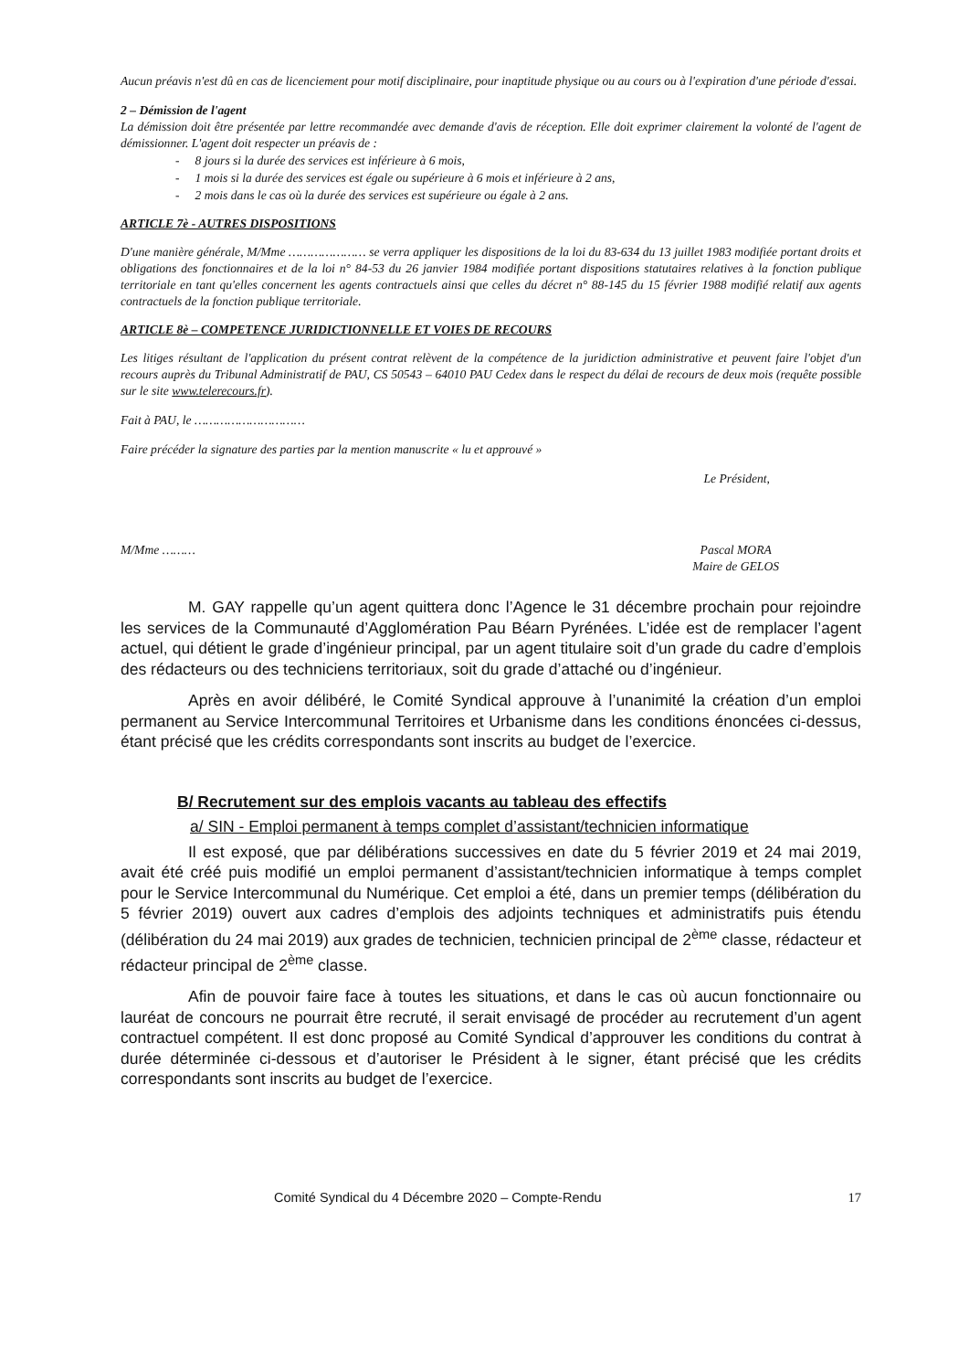Aucun préavis n'est dû en cas de licenciement pour motif disciplinaire, pour inaptitude physique ou au cours ou à l'expiration d'une période d'essai.
2 – Démission de l'agent
La démission doit être présentée par lettre recommandée avec demande d'avis de réception. Elle doit exprimer clairement la volonté de l'agent de démissionner. L'agent doit respecter un préavis de :
- 8 jours si la durée des services est inférieure à 6 mois,
- 1 mois si la durée des services est égale ou supérieure à 6 mois et inférieure à 2 ans,
- 2 mois dans le cas où la durée des services est supérieure ou égale à 2 ans.
ARTICLE 7è - AUTRES DISPOSITIONS
D'une manière générale, M/Mme ………………… se verra appliquer les dispositions de la loi du 83-634 du 13 juillet 1983 modifiée portant droits et obligations des fonctionnaires et de la loi n° 84-53 du 26 janvier 1984 modifiée portant dispositions statutaires relatives à la fonction publique territoriale en tant qu'elles concernent les agents contractuels ainsi que celles du décret n° 88-145 du 15 février 1988 modifié relatif aux agents contractuels de la fonction publique territoriale.
ARTICLE 8è – COMPETENCE JURIDICTIONNELLE ET VOIES DE RECOURS
Les litiges résultant de l'application du présent contrat relèvent de la compétence de la juridiction administrative et peuvent faire l'objet d'un recours auprès du Tribunal Administratif de PAU, CS 50543 – 64010 PAU Cedex dans le respect du délai de recours de deux mois (requête possible sur le site www.telerecours.fr).
Fait à PAU, le …………………………
Faire précéder la signature des parties par la mention manuscrite « lu et approuvé »
Le Président,
M/Mme ……… Pascal MORA
Maire de GELOS
M. GAY rappelle qu’un agent quittera donc l’Agence le 31 décembre prochain pour rejoindre les services de la Communauté d’Agglomération Pau Béarn Pyrénées. L’idée est de remplacer l’agent actuel, qui détient le grade d’ingénieur principal, par un agent titulaire soit d’un grade du cadre d’emplois des rédacteurs ou des techniciens territoriaux, soit du grade d’attaché ou d’ingénieur.
Après en avoir délibéré, le Comité Syndical approuve à l’unanimité la création d’un emploi permanent au Service Intercommunal Territoires et Urbanisme dans les conditions énoncées ci-dessus, étant précisé que les crédits correspondants sont inscrits au budget de l’exercice.
B/ Recrutement sur des emplois vacants au tableau des effectifs
a/ SIN - Emploi permanent à temps complet d’assistant/technicien informatique
Il est exposé, que par délibérations successives en date du 5 février 2019 et 24 mai 2019, avait été créé puis modifié un emploi permanent d’assistant/technicien informatique à temps complet pour le Service Intercommunal du Numérique. Cet emploi a été, dans un premier temps (délibération du 5 février 2019) ouvert aux cadres d’emplois des adjoints techniques et administratifs puis étendu (délibération du 24 mai 2019) aux grades de technicien, technicien principal de 2<sup>ème</sup> classe, rédacteur et rédacteur principal de 2<sup>ème</sup> classe.
Afin de pouvoir faire face à toutes les situations, et dans le cas où aucun fonctionnaire ou lauréat de concours ne pourrait être recruté, il serait envisagé de procéder au recrutement d’un agent contractuel compétent. Il est donc proposé au Comité Syndical d’approuver les conditions du contrat à durée déterminée ci-dessous et d’autoriser le Président à le signer, étant précisé que les crédits correspondants sont inscrits au budget de l’exercice.
Comité Syndical du 4 Décembre 2020 – Compte-Rendu 17